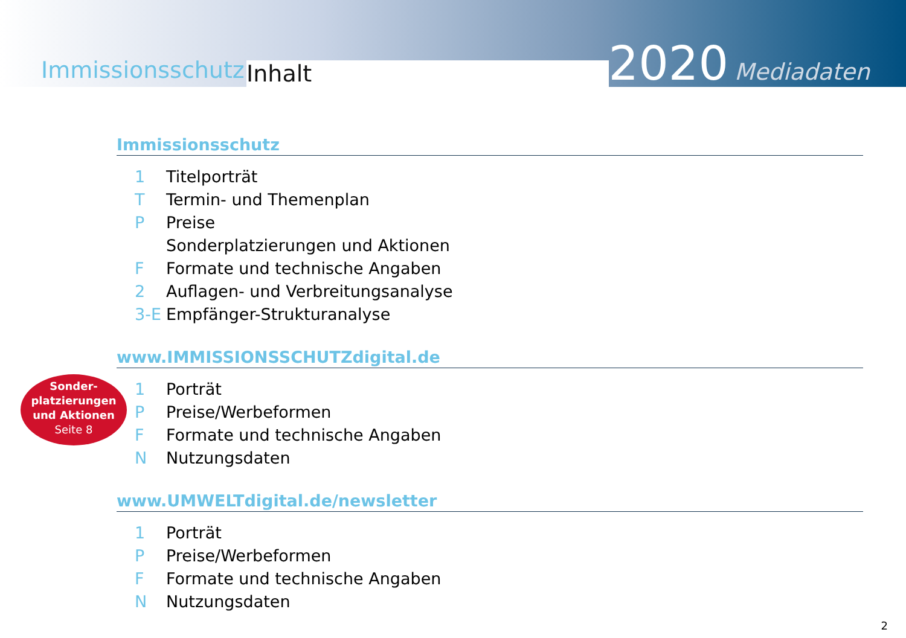Immissionsschutz
Inhalt
2020 Mediadaten
Immissionsschutz
1 Titelporträt
T Termin- und Themenplan
P Preise
Sonderplatzierungen und Aktionen
F Formate und technische Angaben
2 Auflagen- und Verbreitungsanalyse
3-E Empfänger-Strukturanalyse
www.IMMISSIONSSCHUTZdigital.de
1 Porträt
P Preise/Werbeformen
F Formate und technische Angaben
N Nutzungsdaten
www.UMWELTdigital.de/newsletter
1 Porträt
P Preise/Werbeformen
F Formate und technische Angaben
N Nutzungsdaten
Sonder-
platzierungen
und Aktionen
Seite 8
2